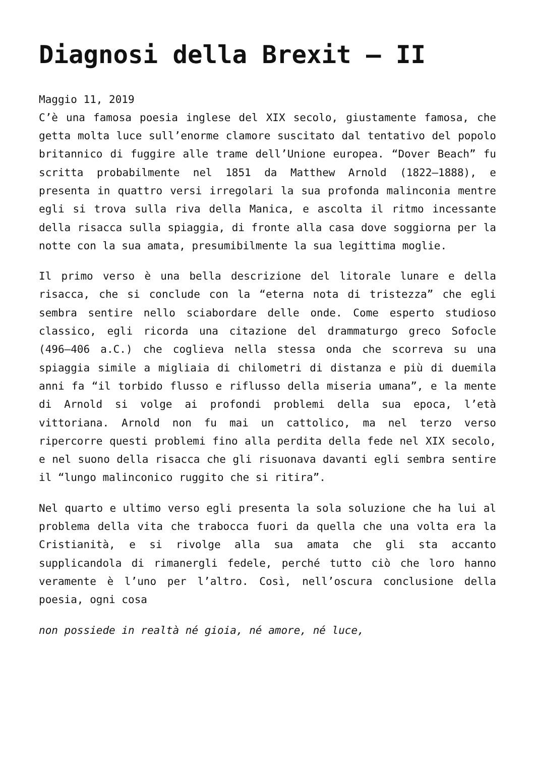Diagnosi della Brexit – II
Maggio 11, 2019
C’è una famosa poesia inglese del XIX secolo, giustamente famosa, che getta molta luce sull’enorme clamore suscitato dal tentativo del popolo britannico di fuggire alle trame dell’Unione europea. “Dover Beach” fu scritta probabilmente nel 1851 da Matthew Arnold (1822–1888), e presenta in quattro versi irregolari la sua profonda malinconia mentre egli si trova sulla riva della Manica, e ascolta il ritmo incessante della risacca sulla spiaggia, di fronte alla casa dove soggiorna per la notte con la sua amata, presumibilmente la sua legittima moglie.
Il primo verso è una bella descrizione del litorale lunare e della risacca, che si conclude con la “eterna nota di tristezza” che egli sembra sentire nello sciabordare delle onde. Come esperto studioso classico, egli ricorda una citazione del drammaturgo greco Sofocle (496–406 a.C.) che coglieva nella stessa onda che scorreva su una spiaggia simile a migliaia di chilometri di distanza e più di duemila anni fa “il torbido flusso e riflusso della miseria umana”, e la mente di Arnold si volge ai profondi problemi della sua epoca, l’età vittoriana. Arnold non fu mai un cattolico, ma nel terzo verso ripercorre questi problemi fino alla perdita della fede nel XIX secolo, e nel suono della risacca che gli risuonava davanti egli sembra sentire il “lungo malinconico ruggito che si ritira”.
Nel quarto e ultimo verso egli presenta la sola soluzione che ha lui al problema della vita che trabocca fuori da quella che una volta era la Cristianità, e si rivolge alla sua amata che gli sta accanto supplicandola di rimanergli fedele, perché tutto ciò che loro hanno veramente è l’uno per l’altro. Così, nell’oscura conclusione della poesia, ogni cosa
non possiede in realtà né gioia, né amore, né luce,